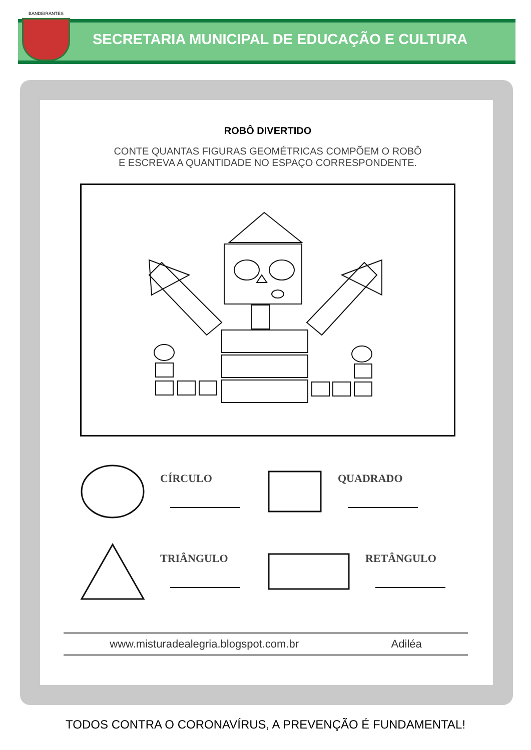BANDEIRANTES
SECRETARIA MUNICIPAL DE EDUCAÇÃO E CULTURA
ROBÔ DIVERTIDO
CONTE QUANTAS FIGURAS GEOMÉTRICAS COMPÕEM O ROBÔ
E ESCREVA A QUANTIDADE NO ESPAÇO CORRESPONDENTE.
CÍRCULO
QUADRADO
TRIÂNGULO
RETÂNGULO
www.misturadealegria.blogspot.com.br Adiléa
TODOS CONTRA O CORONAVÍRUS, A PREVENÇÃO É FUNDAMENTAL!